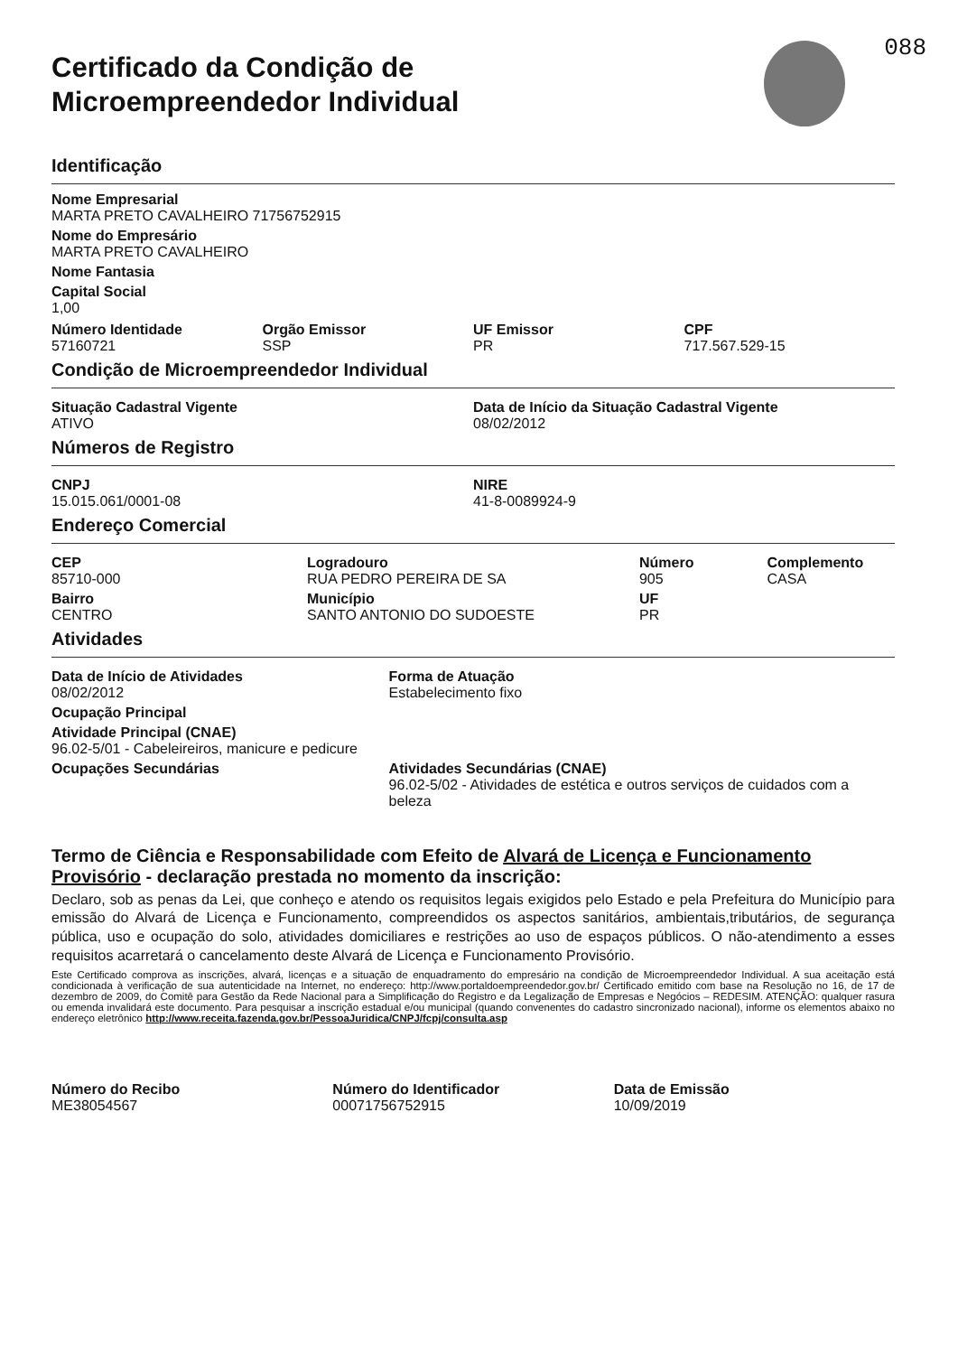088
Certificado da Condição de
Microempreendedor Individual
Identificação
Nome Empresarial
MARTA PRETO CAVALHEIRO 71756752915
Nome do Empresário
MARTA PRETO CAVALHEIRO
Nome Fantasia
Capital Social
1,00
Número Identidade
57160721
Orgão Emissor
SSP
UF Emissor
PR
CPF
717.567.529-15
Condição de Microempreendedor Individual
Situação Cadastral Vigente
ATIVO
Data de Início da Situação Cadastral Vigente
08/02/2012
Números de Registro
CNPJ
15.015.061/0001-08
NIRE
41-8-0089924-9
Endereço Comercial
CEP
85710-000
Bairro
CENTRO
Logradouro
RUA PEDRO PEREIRA DE SA
Município
SANTO ANTONIO DO SUDOESTE
Número
905
UF
PR
Complemento
CASA
Atividades
Data de Início de Atividades
08/02/2012
Forma de Atuação
Estabelecimento fixo
Ocupação Principal
Atividade Principal (CNAE)
96.02-5/01 - Cabeleireiros, manicure e pedicure
Ocupações Secundárias Atividades Secundárias (CNAE)
96.02-5/02 - Atividades de estética e outros serviços de cuidados com a beleza
Termo de Ciência e Responsabilidade com Efeito de Alvará de Licença e Funcionamento Provisório - declaração prestada no momento da inscrição:
Declaro, sob as penas da Lei, que conheço e atendo os requisitos legais exigidos pelo Estado e pela Prefeitura do Município para emissão do Alvará de Licença e Funcionamento, compreendidos os aspectos sanitários, ambientais,tributários, de segurança pública, uso e ocupação do solo, atividades domiciliares e restrições ao uso de espaços públicos. O não-atendimento a esses requisitos acarretará o cancelamento deste Alvará de Licença e Funcionamento Provisório.
Este Certificado comprova as inscrições, alvará, licenças e a situação de enquadramento do empresário na condição de Microempreendedor Individual. A sua aceitação está condicionada à verificação de sua autenticidade na Internet, no endereço: http://www.portaldoempreendedor.gov.br/ Certificado emitido com base na Resolução no 16, de 17 de dezembro de 2009, do Comitê para Gestão da Rede Nacional para a Simplificação do Registro e da Legalização de Empresas e Negócios – REDESIM. ATENÇÃO: qualquer rasura ou emenda invalidará este documento. Para pesquisar a inscrição estadual e/ou municipal (quando convenentes do cadastro sincronizado nacional), informe os elementos abaixo no endereço eletrônico http://www.receita.fazenda.gov.br/PessoaJuridica/CNPJ/fcpj/consulta.asp
Número do Recibo
ME38054567
Número do Identificador
00071756752915
Data de Emissão
10/09/2019